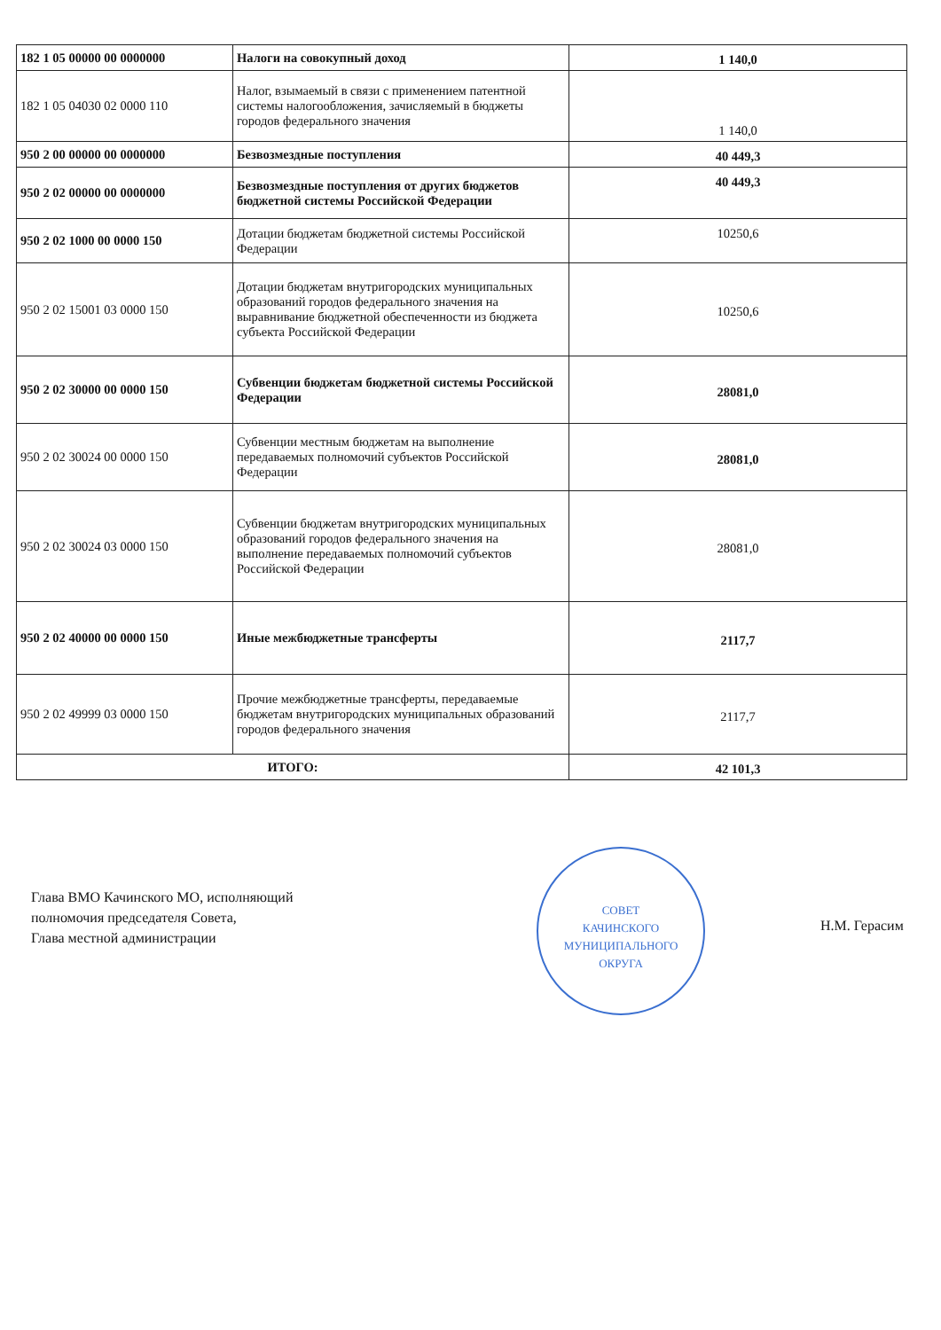| 182 1 05 00000 00 0000000 | Налоги на совокупный доход | 1 140,0 |
| 182 1 05 04030 02 0000 110 | Налог, взымаемый в связи с применением патентной системы налогообложения, зачисляемый в бюджеты городов федерального значения | 1 140,0 |
| 950 2 00 00000 00 0000000 | Безвозмездные поступления | 40 449,3 |
| 950 2 02 00000 00 0000000 | Безвозмездные поступления от других бюджетов бюджетной системы Российской Федерации | 40 449,3 |
| 950 2 02 1000 00 0000 150 | Дотации бюджетам бюджетной системы Российской Федерации | 10250,6 |
| 950 2 02 15001 03 0000 150 | Дотации бюджетам внутригородских муниципальных образований городов федерального значения на выравнивание бюджетной обеспеченности из бюджета субъекта Российской Федерации | 10250,6 |
| 950 2 02 30000 00 0000 150 | Субвенции бюджетам бюджетной системы Российской Федерации | 28081,0 |
| 950 2 02 30024 00 0000 150 | Субвенции местным бюджетам на выполнение передаваемых полномочий субъектов Российской Федерации | 28081,0 |
| 950 2 02 30024 03 0000 150 | Субвенции бюджетам внутригородских муниципальных образований городов федерального значения на выполнение передаваемых полномочий субъектов Российской Федерации | 28081,0 |
| 950 2 02 40000 00 0000 150 | Иные межбюджетные трансферты | 2117,7 |
| 950 2 02 49999 03 0000 150 | Прочие межбюджетные трансферты, передаваемые бюджетам внутригородских муниципальных образований городов федерального значения | 2117,7 |
| ИТОГО: | | 42 101,3 |
Глава ВМО Качинского МО, исполняющий
полномочия председателя Совета,
Глава местной администрации
СОВЕТ
КАЧИНСКОГО
МУНИЦИПАЛЬНОГО
ОКРУГА
Н.М. Герасим